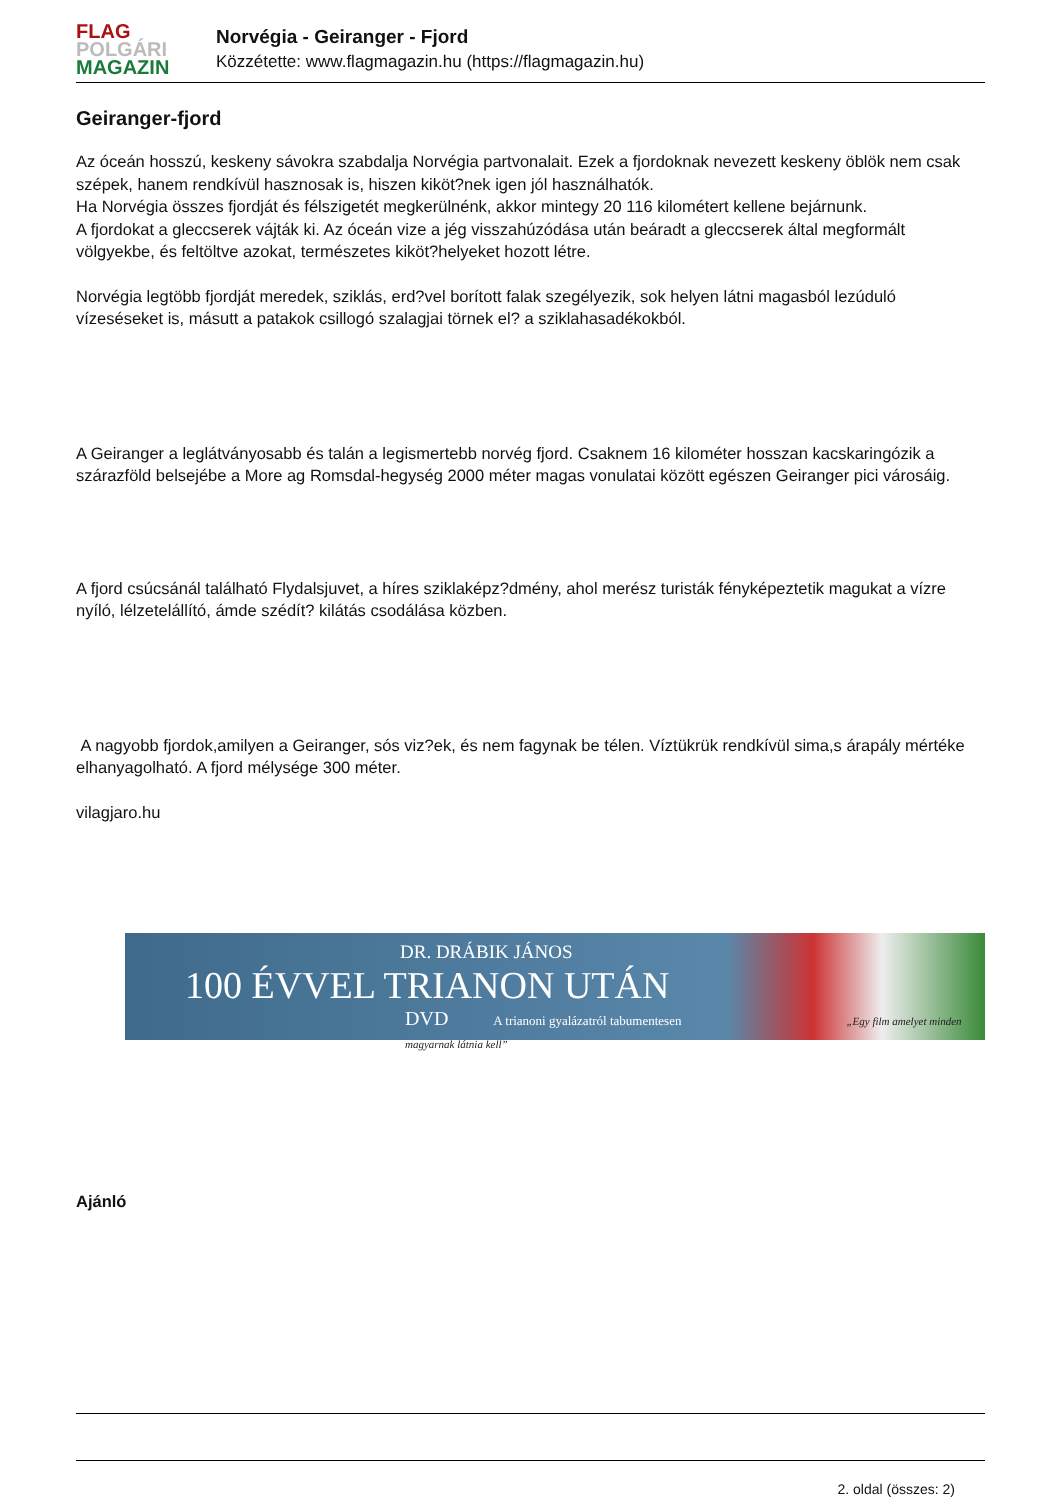FLAG
POLGÁRI
MAGAZIN
Norvégia - Geiranger - Fjord
Közzétette: www.flagmagazin.hu (https://flagmagazin.hu)
Geiranger-fjord
Az óceán hosszú, keskeny sávokra szabdalja Norvégia partvonalait. Ezek a fjordoknak nevezett keskeny öblök nem csak szépek, hanem rendkívül hasznosak is, hiszen kiköt?nek igen jól használhatók.
Ha Norvégia összes fjordját és félszigetét megkerülnénk, akkor mintegy 20 116 kilométert kellene bejárnunk.
A fjordokat a gleccserek vájták ki. Az óceán vize a jég visszahúzódása után beáradt a gleccserek által megformált völgyekbe, és feltöltve azokat, természetes kiköt?helyeket hozott létre.
Norvégia legtöbb fjordját meredek, sziklás, erd?vel borított falak szegélyezik, sok helyen látni magasból lezúduló vízeséseket is, másutt a patakok csillogó szalagjai törnek el? a sziklahasadékokból.
A Geiranger a leglátványosabb és talán a legismertebb norvég fjord. Csaknem 16 kilométer hosszan kacskaringózik a szárazföld belsejébe a More ag Romsdal-hegység 2000 méter magas vonulatai között egészen Geiranger pici városáig.
A fjord csúcsánál található Flydalsjuvet, a híres sziklaképz?dmény, ahol merész turisták fényképeztetik magukat a vízre nyíló, lélzetelállító, ámde szédít? kilátás csodálása közben.
A nagyobb fjordok,amilyen a Geiranger, sós viz?ek, és nem fagynak be télen. Víztükrük rendkívül sima,s árapály mértéke elhanyagolható. A fjord mélysége 300 méter.
vilagjaro.hu
DR. DRÁBIK JÁNOS
100 ÉVVEL TRIANON UTÁN
DVD A trianoni gyalázatról tabumentesen „Egy film amelyet minden magyarnak látnia kell”
Ajánló
2. oldal (összes: 2)